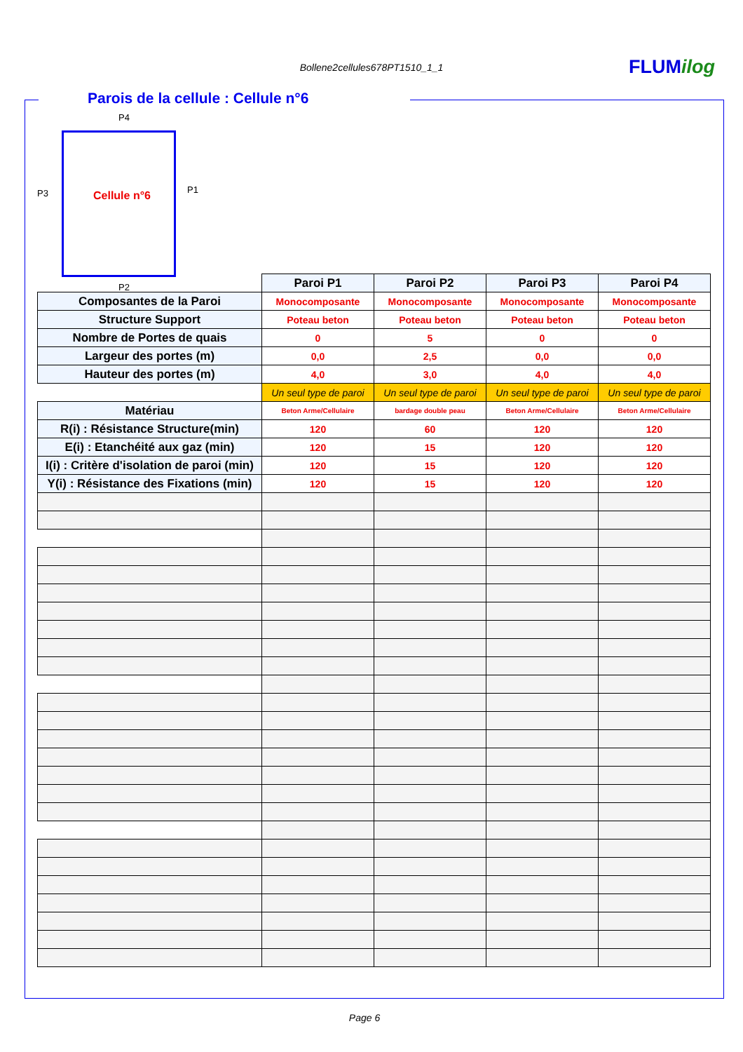Bollene2cellules678PT1510_1_1 FLUMilog
Parois de la cellule : Cellule n°6
P4
P3 Cellule n°6 P1
P2
| | Paroi P1 | Paroi P2 | Paroi P3 | Paroi P4 |
| Composantes de la Paroi | Monocomposante | Monocomposante | Monocomposante | Monocomposante |
| Structure Support | Poteau beton | Poteau beton | Poteau beton | Poteau beton |
| Nombre de Portes de quais | 0 | 5 | 0 | 0 |
| Largeur des portes (m) | 0,0 | 2,5 | 0,0 | 0,0 |
| Hauteur des portes (m) | 4,0 | 3,0 | 4,0 | 4,0 |
| | Un seul type de paroi | Un seul type de paroi | Un seul type de paroi | Un seul type de paroi |
| Matériau | Beton Arme/Cellulaire | bardage double peau | Beton Arme/Cellulaire | Beton Arme/Cellulaire |
| R(i) : Résistance Structure(min) | 120 | 60 | 120 | 120 |
| E(i) : Etanchéité aux gaz (min) | 120 | 15 | 120 | 120 |
| I(i) : Critère d'isolation de paroi (min) | 120 | 15 | 120 | 120 |
| Y(i) : Résistance des Fixations (min) | 120 | 15 | 120 | 120 |
Page 6